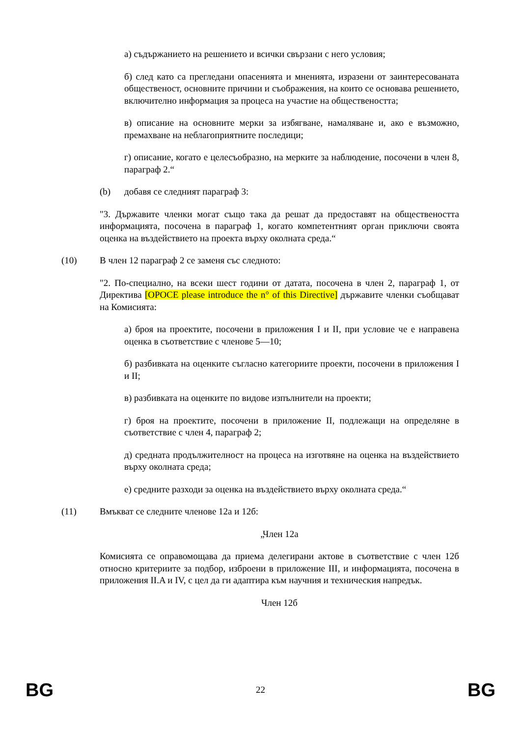а) съдържанието на решението и всички свързани с него условия;
б) след като са прегледани опасенията и мненията, изразени от заинтересованата общественост, основните причини и съображения, на които се основава решението, включително информация за процеса на участие на обществеността;
в) описание на основните мерки за избягване, намаляване и, ако е възможно, премахване на неблагоприятните последици;
г) описание, когато е целесъобразно, на мерките за наблюдение, посочени в член 8, параграф 2.“
(b) добавя се следният параграф 3:
"3. Държавите членки могат също така да решат да предоставят на обществеността информацията, посочена в параграф 1, когато компетентният орган приключи своята оценка на въздействието на проекта върху околната среда.“
(10) В член 12 параграф 2 се заменя със следното:
"2. По-специално, на всеки шест години от датата, посочена в член 2, параграф 1, от Директива [OPOCE please introduce the n° of this Directive] държавите членки съобщават на Комисията:
а) броя на проектите, посочени в приложения I и II, при условие че е направена оценка в съответствие с членове 5—10;
б) разбивката на оценките съгласно категориите проекти, посочени в приложения I и II;
в) разбивката на оценките по видове изпълнители на проекти;
г) броя на проектите, посочени в приложение II, подлежащи на определяне в съответствие с член 4, параграф 2;
д) средната продължителност на процеса на изготвяне на оценка на въздействието върху околната среда;
е) средните разходи за оценка на въздействието върху околната среда.“
(11) Вмъкват се следните членове 12а и 12б:
„Член 12а
Комисията се оправомощава да приема делегирани актове в съответствие с член 12б относно критериите за подбор, изброени в приложение III, и информацията, посочена в приложения II.A и IV, с цел да ги адаптира към научния и техническия напредък.
Член 12б
BG 22 BG